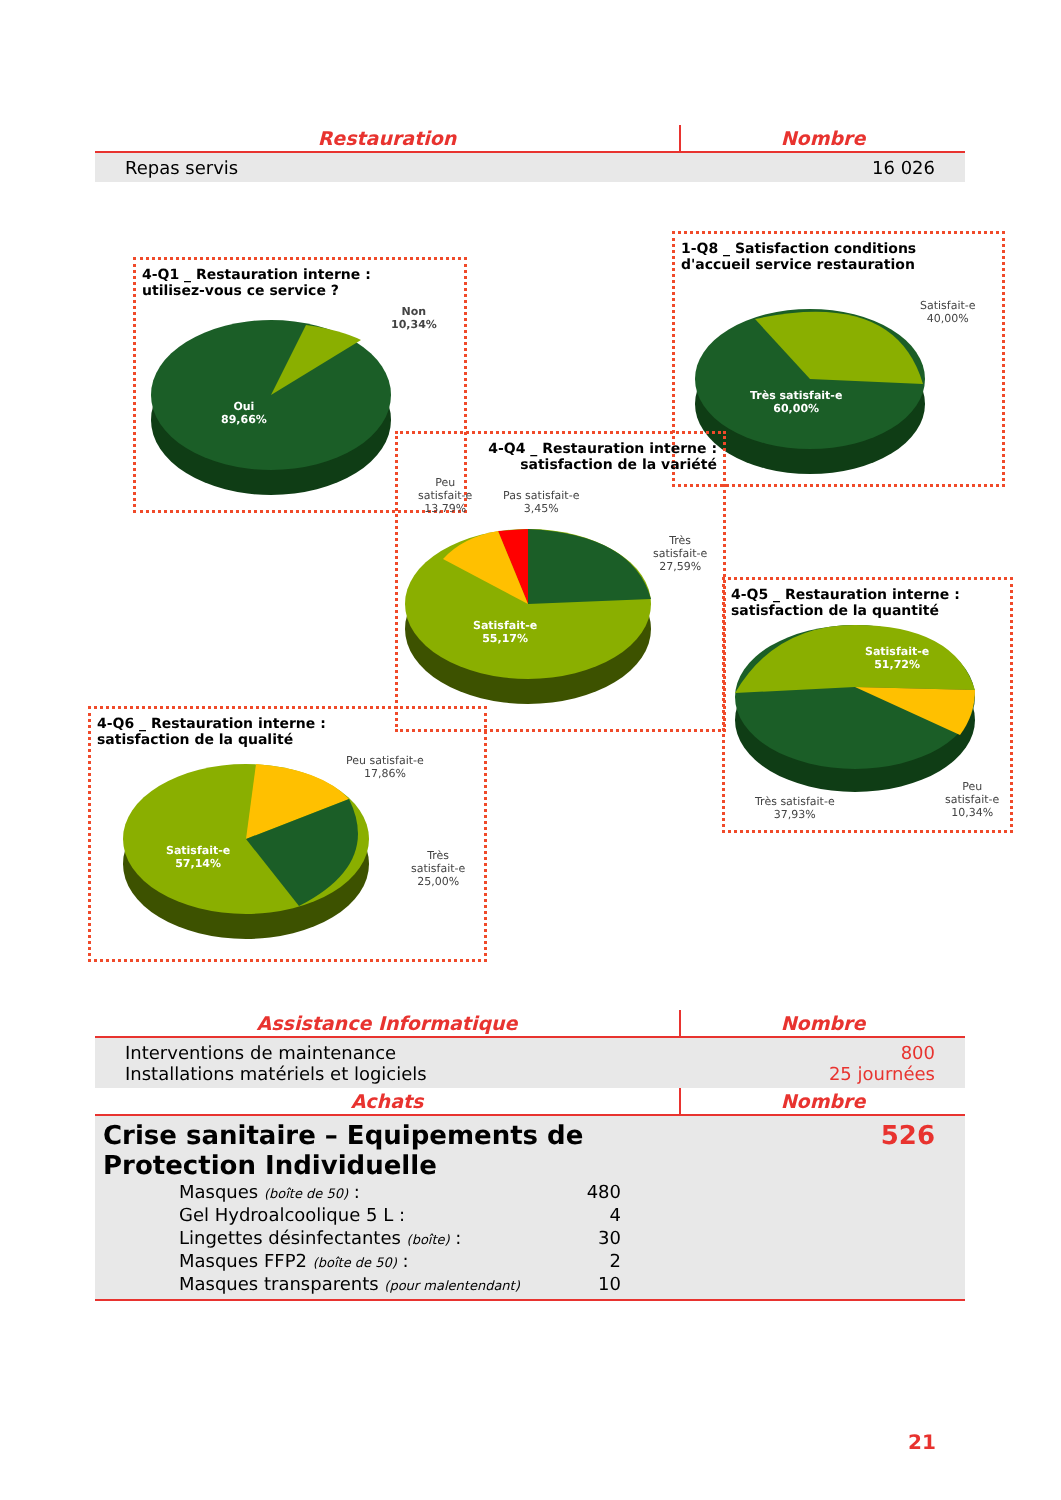| Restauration | Nombre |
| --- | --- |
| Repas servis | 16 026 |
4-Q1 _ Restauration interne :
utilisez-vous ce service ?
Non
10,34%
Oui
89,66%
1-Q8 _ Satisfaction conditions
d'accueil service restauration
Satisfait-e
40,00%
Très satisfait-e
60,00%
4-Q4 _ Restauration interne :
satisfaction de la variété
Peu
satisfait-e
13,79%
Pas satisfait-e
3,45%
Très
satisfait-e
27,59%
Satisfait-e
55,17%
4-Q5 _ Restauration interne :
satisfaction de la quantité
Satisfait-e
51,72%
Très satisfait-e
37,93%
Peu
satisfait-e
10,34%
4-Q6 _ Restauration interne :
satisfaction de la qualité
Peu satisfait-e
17,86%
Satisfait-e
57,14%
Très
satisfait-e
25,00%
| Assistance Informatique | Nombre |
| --- | --- |
| Interventions de maintenance Installations matériels et logiciels | 800 25 journées |
| Achats | Nombre |
| Crise sanitaire – Equipements de Protection Individuelle / Masques (boîte de 50) : / 480 / / Gel Hydroalcoolique 5 L : / 4 / / Lingettes désinfectantes (boîte) : / 30 / / Masques FFP2 (boîte de 50) : / 2 / / Masques transparents (pour malentendant) / 10 / | 526 |
21